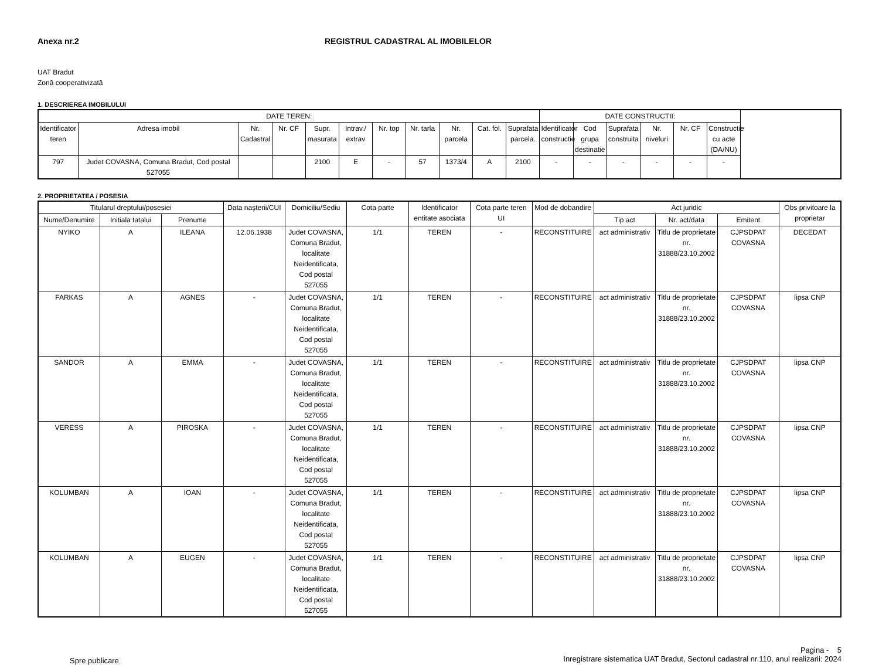Anexa nr.2 REGISTRUL CADASTRAL AL IMOBILELOR
UAT Bradut
Zonă cooperativizată
1. DESCRIEREA IMOBILULUI
| DATE TEREN: | | | | | | | | | | | DATE CONSTRUCTII: | | | | | |
| --- | --- | --- | --- | --- | --- | --- | --- | --- | --- | --- | --- | --- | --- | --- | --- | --- |
| Identificator teren | Adresa imobil | Nr. Cadastral | Nr. CF | Supr. masurata | Intrav./ extrav | Nr. top | Nr. tarla | Nr. parcela | Cat. fol. | Suprafata parcela. | Identificator constructie | Cod grupa destinatie | Suprafata construita | Nr. niveluri | Nr. CF | Constructie cu acte (DA/NU) |
| 797 | Judet COVASNA, Comuna Bradut, Cod postal 527055 | | | 2100 | E | - | 57 | 1373/4 | A | 2100 | - | - | - | - | - | - |
2. PROPRIETATEA / POSESIA
| Titularul dreptului/posesiei | | | Data naşterii/CUI | Domiciliu/Sediu | Cota parte | Identificator entitate asociata | Cota parte teren UI | Mod de dobandire | Act juridic | | | Obs privitoare la proprietar |
| --- | --- | --- | --- | --- | --- | --- | --- | --- | --- | --- | --- | --- |
| Nume/Denumire | Initiala tatalui | Prenume | | | | | | | Tip act | Nr. act/data | Emitent | |
| NYIKO | A | ILEANA | 12.06.1938 | Judet COVASNA, Comuna Bradut, localitate Neidentificata, Cod postal 527055 | 1/1 | TEREN | - | RECONSTITUIRE | act administrativ | Titlu de proprietate nr. 31888/23.10.2002 | CJPSDPAT COVASNA | DECEDAT |
| FARKAS | A | AGNES | - | Judet COVASNA, Comuna Bradut, localitate Neidentificata, Cod postal 527055 | 1/1 | TEREN | - | RECONSTITUIRE | act administrativ | Titlu de proprietate nr. 31888/23.10.2002 | CJPSDPAT COVASNA | lipsa CNP |
| SANDOR | A | EMMA | - | Judet COVASNA, Comuna Bradut, localitate Neidentificata, Cod postal 527055 | 1/1 | TEREN | - | RECONSTITUIRE | act administrativ | Titlu de proprietate nr. 31888/23.10.2002 | CJPSDPAT COVASNA | lipsa CNP |
| VERESS | A | PIROSKA | - | Judet COVASNA, Comuna Bradut, localitate Neidentificata, Cod postal 527055 | 1/1 | TEREN | - | RECONSTITUIRE | act administrativ | Titlu de proprietate nr. 31888/23.10.2002 | CJPSDPAT COVASNA | lipsa CNP |
| KOLUMBAN | A | IOAN | - | Judet COVASNA, Comuna Bradut, localitate Neidentificata, Cod postal 527055 | 1/1 | TEREN | - | RECONSTITUIRE | act administrativ | Titlu de proprietate nr. 31888/23.10.2002 | CJPSDPAT COVASNA | lipsa CNP |
| KOLUMBAN | A | EUGEN | - | Judet COVASNA, Comuna Bradut, localitate Neidentificata, Cod postal 527055 | 1/1 | TEREN | - | RECONSTITUIRE | act administrativ | Titlu de proprietate nr. 31888/23.10.2002 | CJPSDPAT COVASNA | lipsa CNP |
Spre publicare
Pagina - 5
Inregistrare sistematica UAT Bradut, Sectorul cadastral nr.110, anul realizarii: 2024